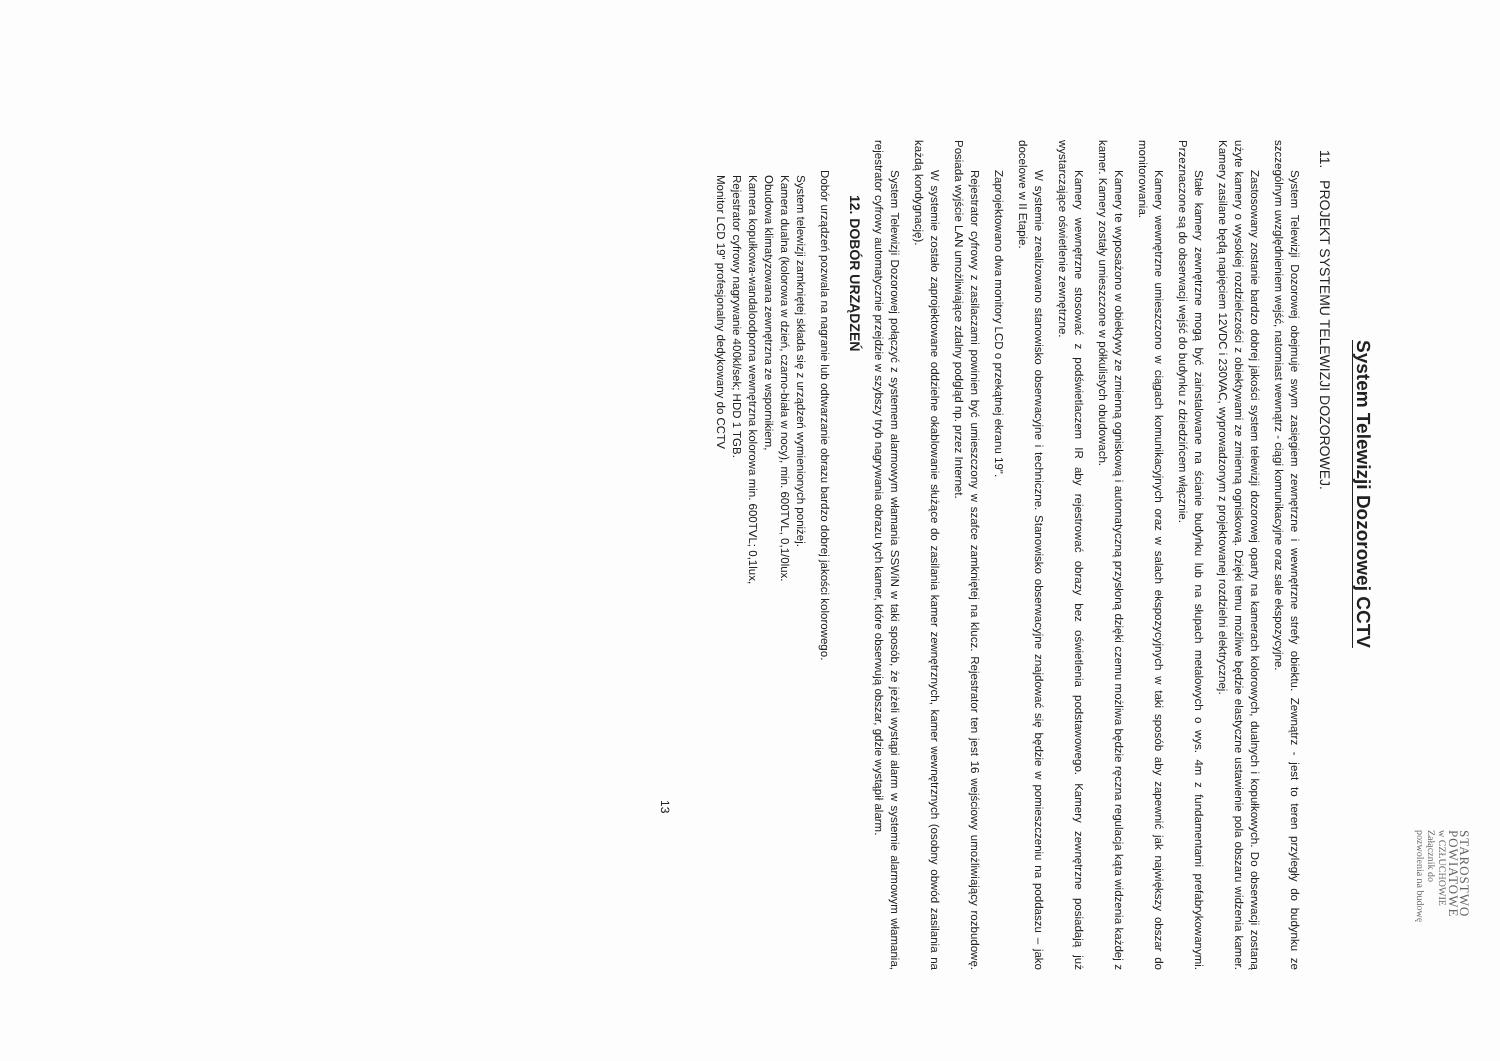STAROSTWO
POWIATOWE
w CZŁUCHOWIE
Załącznik do
pozwolenia na budowę
System Telewizji Dozorowej CCTV
11. PROJEKT SYSTEMU TELEWIZJI DOZOROWEJ.
System Telewizji Dozorowej obejmuje swym zasięgiem zewnętrzne i wewnętrzne strefy obiektu. Zewnątrz - jest to teren przyległy do budynku ze szczególnym uwzględnieniem wejść, natomiast wewnątrz - ciągi komunikacyjne oraz sale ekspozycyjne.
Zastosowany zostanie bardzo dobrej jakości system telewizji dozorowej oparty na kamerach kolorowych, dualnych i kopułkowych. Do obserwacji zostaną użyte kamery o wysokiej rozdzielczości z obiektywami ze zmienną ogniskową. Dzięki temu możliwe będzie elastyczne ustawienie pola obszaru widzenia kamer. Kamery zasilane będą napięciem 12VDC i 230VAC, wyprowadzonym z projektowanej rozdzielni elektrycznej.
Stałe kamery zewnętrzne mogą być zainstalowane na ścianie budynku lub na słupach metalowych o wys. 4m z fundamentami prefabrykowanymi. Przeznaczone są do obserwacji wejść do budynku z dziedzińcem włącznie.
Kamery wewnętrzne umieszczono w ciągach komunikacyjnych oraz w salach ekspozycyjnych w taki sposób aby zapewnić jak największy obszar do monitorowania.
Kamery te wyposażono w obiektywy ze zmienną ogniskową i automatyczną przysłoną dzięki czemu możliwa będzie ręczna regulacja kąta widzenia każdej z kamer. Kamery zostały umieszczone w półkulistych obudowach.
Kamery wewnętrzne stosować z podświetlaczem IR aby rejestrować obrazy bez oświetlenia podstawowego. Kamery zewnętrzne posiadają już wystarczające oświetlenie zewnętrzne.
W systemie zrealizowano stanowisko obserwacyjne i techniczne. Stanowisko obserwacyjne znajdować się będzie w pomieszczeniu na poddaszu – jako docelowe w II Etapie.
Zaprojektowano dwa monitory LCD o przekątnej ekranu 19".
Rejestrator cyfrowy z zasilaczami powinien być umieszczony w szafce zamkniętej na klucz. Rejestrator ten jest 16 wejściowy umożliwiający rozbudowę. Posiada wyjście LAN umożliwiające zdalny podgląd np. przez Internet.
W systemie zostało zaprojektowane oddzielne okablowanie służące do zasilania kamer zewnętrznych, kamer wewnętrznych (osobny obwód zasilania na każdą kondygnację).
System Telewizji Dozorowej połączyć z systemem alarmowym włamania SSWiN w taki sposób, że jeżeli wystąpi alarm w systemie alarmowym włamania, rejestrator cyfrowy automatycznie przejdzie w szybszy tryb nagrywania obrazu tych kamer, które obserwują obszar, gdzie wystąpił alarm.
12. DOBÓR URZĄDZEŃ
Dobór urządzeń pozwala na nagranie lub odtwarzanie obrazu bardzo dobrej jakości kolorowego.
System telewizji zamkniętej składa się z urządzeń wymienionych poniżej.
Kamera dualna (kolorowa w dzień, czarno-biała w nocy), min. 600TVL, 0,1/0lux.
Obudowa klimatyzowana zewnętrzna ze wspornikiem,
Kamera kopułkowa-wandaloodporna wewnętrzna kolorowa min. 600TVL; 0,1lux,
Rejestrator cyfrowy nagrywanie 400kl/sek; HDD 1 TGB.
Monitor LCD 19" profesjonalny dedykowany do CCTV
13